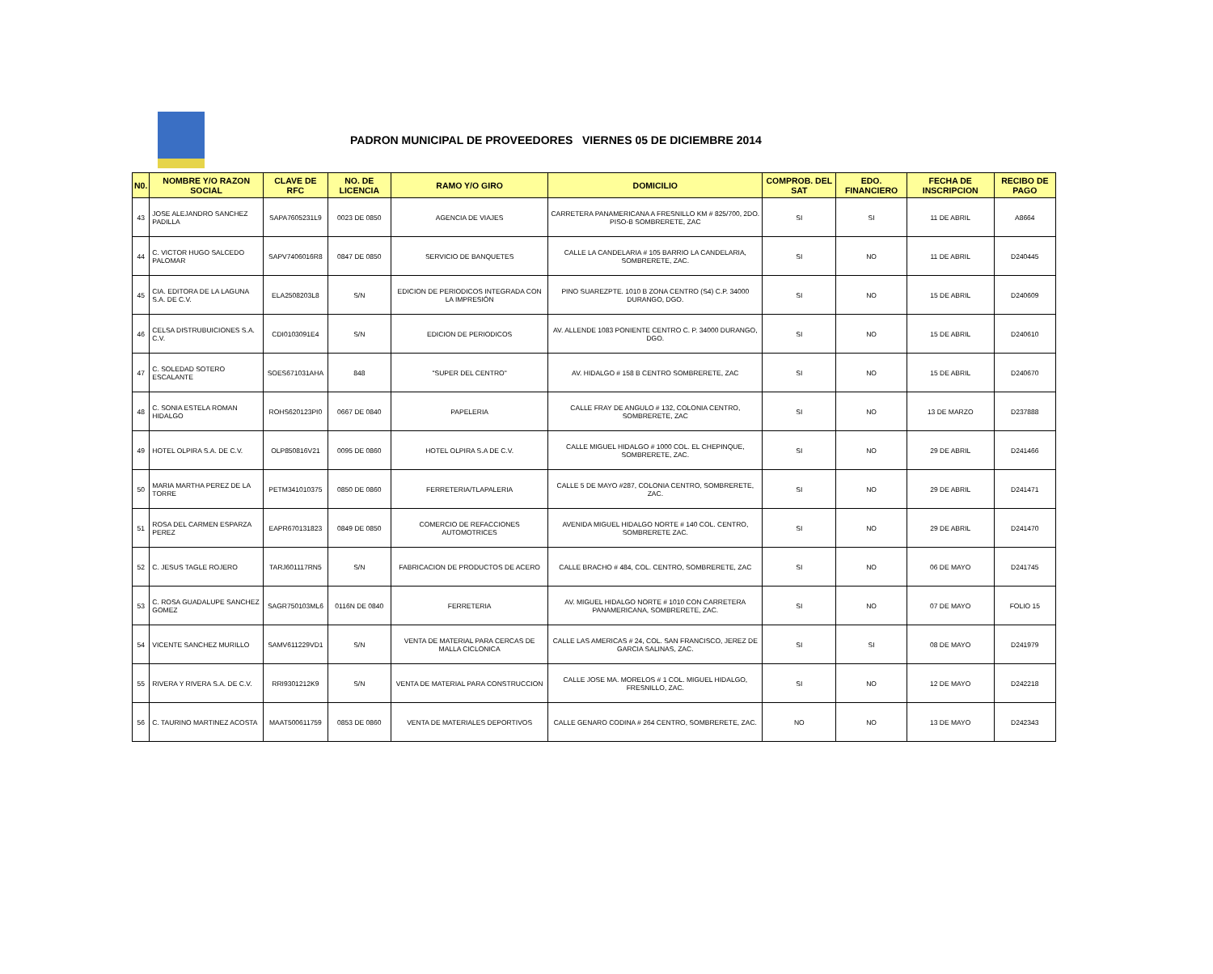PADRON MUNICIPAL DE PROVEEDORES VIERNES 05 DE DICIEMBRE 2014
| N0. | NOMBRE Y/O RAZON SOCIAL | CLAVE DE RFC | NO. DE LICENCIA | RAMO Y/O GIRO | DOMICILIO | COMPROB. DEL SAT | EDO. FINANCIERO | FECHA DE INSCRIPCION | RECIBO DE PAGO |
| --- | --- | --- | --- | --- | --- | --- | --- | --- | --- |
| 43 | JOSE ALEJANDRO SANCHEZ PADILLA | SAPA7605231L9 | 0023 DE 0850 | AGENCIA DE VIAJES | CARRETERA PANAMERICANA A FRESNILLO KM # 825/700, 2DO. PISO-B SOMBRERETE, ZAC | SI | SI | 11 DE ABRIL | A8664 |
| 44 | C. VICTOR HUGO SALCEDO PALOMAR | SAPV7406016R8 | 0847 DE 0850 | SERVICIO DE BANQUETES | CALLE LA CANDELARIA # 105 BARRIO LA CANDELARIA, SOMBRERETE, ZAC. | SI | NO | 11 DE ABRIL | D240445 |
| 45 | CIA. EDITORA DE LA LAGUNA S.A. DE C.V. | ELA2508203L8 | S/N | EDICION DE PERIODICOS INTEGRADA CON LA IMPRESIÓN | PINO SUAREZPTE. 1010 B ZONA CENTRO (S4) C.P. 34000 DURANGO, DGO. | SI | NO | 15 DE ABRIL | D240609 |
| 46 | CELSA DISTRUBUICIONES S.A. C.V. | CDI0103091E4 | S/N | EDICION DE PERIODICOS | AV. ALLENDE 1083 PONIENTE CENTRO C. P. 34000 DURANGO, DGO. | SI | NO | 15 DE ABRIL | D240610 |
| 47 | C. SOLEDAD SOTERO ESCALANTE | SOES671031AHA | 848 | "SUPER DEL CENTRO" | AV. HIDALGO # 158 B CENTRO SOMBRERETE, ZAC | SI | NO | 15 DE ABRIL | D240670 |
| 48 | C. SONIA ESTELA ROMAN HIDALGO | ROHS620123PI0 | 0667 DE 0840 | PAPELERIA | CALLE FRAY DE ANGULO # 132, COLONIA CENTRO, SOMBRERETE, ZAC | SI | NO | 13 DE MARZO | D237888 |
| 49 | HOTEL OLPIRA S.A. DE C.V. | OLP850816V21 | 0095 DE 0860 | HOTEL OLPIRA S.A DE C.V. | CALLE MIGUEL HIDALGO # 1000 COL. EL CHEPINQUE, SOMBRERETE, ZAC. | SI | NO | 29 DE ABRIL | D241466 |
| 50 | MARIA MARTHA PEREZ DE LA TORRE | PETM341010375 | 0850 DE 0860 | FERRETERIA/TLAPALERIA | CALLE 5 DE MAYO #287, COLONIA CENTRO, SOMBRERETE, ZAC. | SI | NO | 29 DE ABRIL | D241471 |
| 51 | ROSA DEL CARMEN ESPARZA PEREZ | EAPR670131823 | 0849 DE 0850 | COMERCIO DE REFACCIONES AUTOMOTRICES | AVENIDA MIGUEL HIDALGO NORTE # 140 COL. CENTRO, SOMBRERETE ZAC. | SI | NO | 29 DE ABRIL | D241470 |
| 52 | C. JESUS TAGLE ROJERO | TARJ601117RN5 | S/N | FABRICACION DE PRODUCTOS DE ACERO | CALLE BRACHO # 484, COL. CENTRO, SOMBRERETE, ZAC | SI | NO | 06 DE MAYO | D241745 |
| 53 | C. ROSA GUADALUPE SANCHEZ GOMEZ | SAGR750103ML6 | 0116N DE 0840 | FERRETERIA | AV. MIGUEL HIDALGO NORTE # 1010 CON CARRETERA PANAMERICANA, SOMBRERETE, ZAC. | SI | NO | 07 DE MAYO | FOLIO 15 |
| 54 | VICENTE SANCHEZ MURILLO | SAMV611229VD1 | S/N | VENTA DE MATERIAL PARA CERCAS DE MALLA CICLONICA | CALLE LAS AMERICAS # 24, COL. SAN FRANCISCO, JEREZ DE GARCIA SALINAS, ZAC. | SI | SI | 08 DE MAYO | D241979 |
| 55 | RIVERA Y RIVERA S.A. DE C.V. | RRI9301212K9 | S/N | VENTA DE MATERIAL PARA CONSTRUCCION | CALLE JOSE MA. MORELOS # 1 COL. MIGUEL HIDALGO, FRESNILLO, ZAC. | SI | NO | 12 DE MAYO | D242218 |
| 56 | C. TAURINO MARTINEZ ACOSTA | MAAT500611759 | 0853 DE 0860 | VENTA DE MATERIALES DEPORTIVOS | CALLE GENARO CODINA # 264 CENTRO, SOMBRERETE, ZAC. | NO | NO | 13 DE MAYO | D242343 |